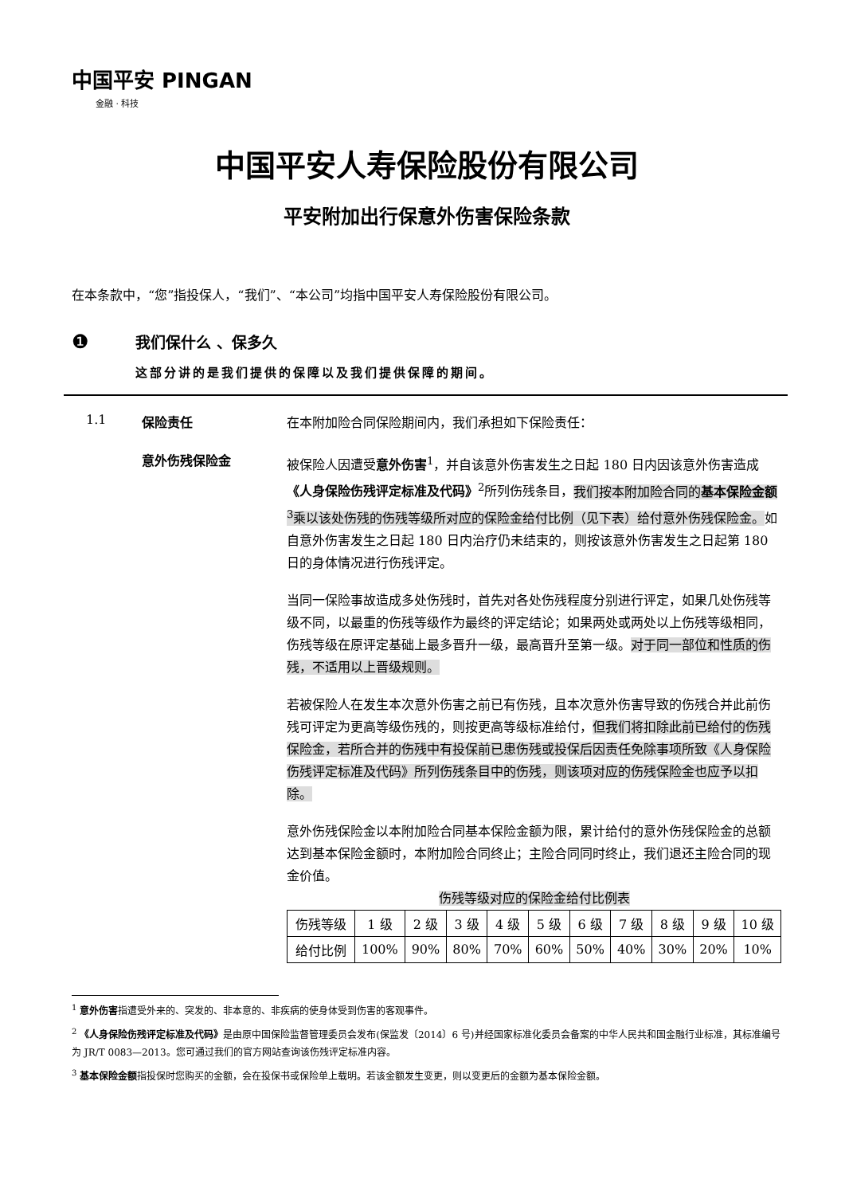中国平安 PINGAN
金融 · 科技
中国平安人寿保险股份有限公司
平安附加出行保意外伤害保险条款
在本条款中，“您”指投保人，“我们”、“本公司”均指中国平安人寿保险股份有限公司。
❶
我们保什么 、保多久
这部分讲的是我们提供的保障以及我们提供保障的期间。
1.1 保险责任
在本附加险合同保险期间内，我们承担如下保险责任：
意外伤残保险金
被保险人因遭受意外伤害<sup>1</sup>，并自该意外伤害发生之日起 180 日内因该意外伤害造成《人身保险伤残评定标准及代码》<sup>2</sup>所列伤残条目，我们按本附加险合同的基本保险金额<sup>3</sup>乘以该处伤残的伤残等级所对应的保险金给付比例（见下表）给付意外伤残保险金。如自意外伤害发生之日起 180 日内治疗仍未结束的，则按该意外伤害发生之日起第 180 日的身体情况进行伤残评定。
当同一保险事故造成多处伤残时，首先对各处伤残程度分别进行评定，如果几处伤残等级不同，以最重的伤残等级作为最终的评定结论；如果两处或两处以上伤残等级相同，伤残等级在原评定基础上最多晋升一级，最高晋升至第一级。对于同一部位和性质的伤残，不适用以上晋级规则。
若被保险人在发生本次意外伤害之前已有伤残，且本次意外伤害导致的伤残合并此前伤残可评定为更高等级伤残的，则按更高等级标准给付，但我们将扣除此前已给付的伤残保险金，若所合并的伤残中有投保前已患伤残或投保后因责任免除事项所致《人身保险伤残评定标准及代码》所列伤残条目中的伤残，则该项对应的伤残保险金也应予以扣除。
意外伤残保险金以本附加险合同基本保险金额为限，累计给付的意外伤残保险金的总额达到基本保险金额时，本附加险合同终止；主险合同同时终止，我们退还主险合同的现金价值。
伤残等级对应的保险金给付比例表
| 伤残等级 | 1 级 | 2 级 | 3 级 | 4 级 | 5 级 | 6 级 | 7 级 | 8 级 | 9 级 | 10 级 |
| --- | --- | --- | --- | --- | --- | --- | --- | --- | --- | --- |
| 给付比例 | 100% | 90% | 80% | 70% | 60% | 50% | 40% | 30% | 20% | 10% |
<sup>1</sup> 意外伤害指遭受外来的、突发的、非本意的、非疾病的使身体受到伤害的客观事件。
<sup>2</sup> 《人身保险伤残评定标准及代码》是由原中国保险监督管理委员会发布(保监发〔2014〕6 号)并经国家标准化委员会备案的中华人民共和国金融行业标准，其标准编号为 JR/T 0083—2013。您可通过我们的官方网站查询该伤残评定标准内容。
<sup>3</sup> 基本保险金额指投保时您购买的金额，会在投保书或保险单上载明。若该金额发生变更，则以变更后的金额为基本保险金额。